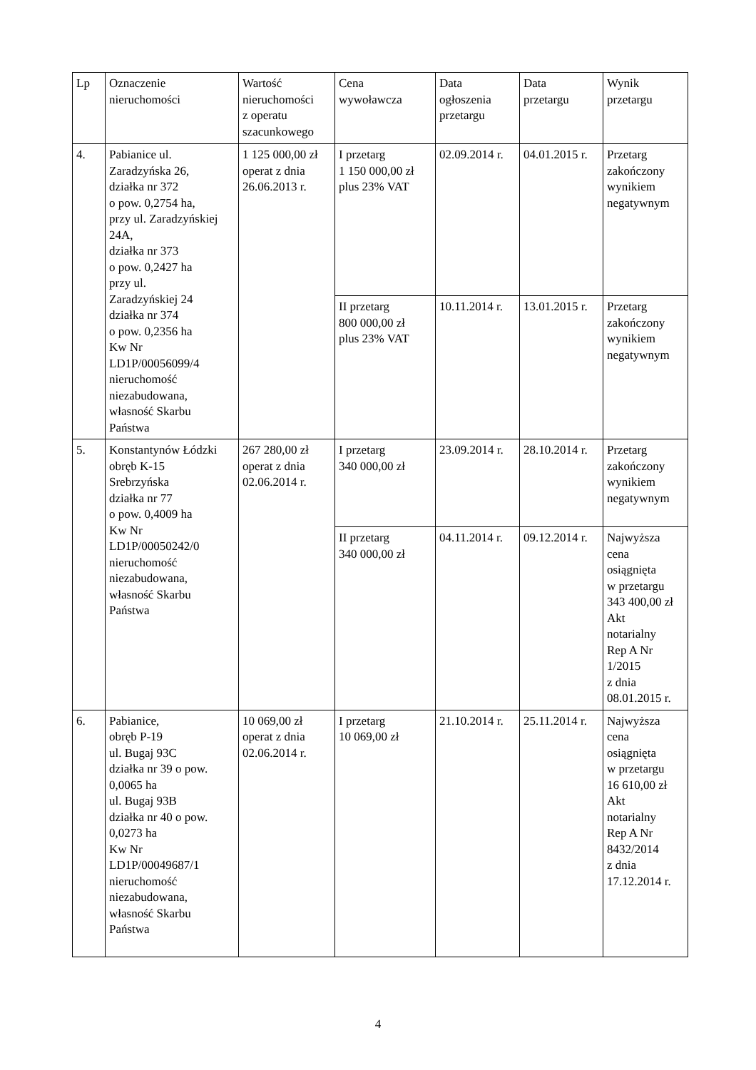| Lp | Oznaczenie nieruchomości | Wartość nieruchomości z operatu szacunkowego | Cena wywoławcza | Data ogłoszenia przetargu | Data przetargu | Wynik przetargu |
| 4. | Pabianice ul. Zaradzyńska 26, działka nr 372 o pow. 0,2754 ha, przy ul. Zaradzyńskiej 24A, działka nr 373 o pow. 0,2427 ha przy ul. Zaradzyńskiej 24 działka nr 374 o pow. 0,2356 ha Kw Nr LD1P/00056099/4 nieruchomość niezabudowana, własność Skarbu Państwa | 1 125 000,00 zł operat z dnia 26.06.2013 r. | I przetarg 1 150 000,00 zł plus 23% VAT | 02.09.2014 r. | 04.01.2015 r. | Przetarg zakończony wynikiem negatywnym |
| | | | II przetarg 800 000,00 zł plus 23% VAT | 10.11.2014 r. | 13.01.2015 r. | Przetarg zakończony wynikiem negatywnym |
| 5. | Konstantynów Łódzki obręb K-15 Srebrzyńska działka nr 77 o pow. 0,4009 ha Kw Nr LD1P/00050242/0 nieruchomość niezabudowana, własność Skarbu Państwa | 267 280,00 zł operat z dnia 02.06.2014 r. | I przetarg 340 000,00 zł | 23.09.2014 r. | 28.10.2014 r. | Przetarg zakończony wynikiem negatywnym |
| | | | II przetarg 340 000,00 zł | 04.11.2014 r. | 09.12.2014 r. | Najwyższa cena osiągnięta w przetargu 343 400,00 zł Akt notarialny Rep A Nr 1/2015 z dnia 08.01.2015 r. |
| 6. | Pabianice, obręb P-19 ul. Bugaj 93C działka nr 39 o pow. 0,0065 ha ul. Bugaj 93B działka nr 40 o pow. 0,0273 ha Kw Nr LD1P/00049687/1 nieruchomość niezabudowana, własność Skarbu Państwa | 10 069,00 zł operat z dnia 02.06.2014 r. | I przetarg 10 069,00 zł | 21.10.2014 r. | 25.11.2014 r. | Najwyższa cena osiągnięta w przetargu 16 610,00 zł Akt notarialny Rep A Nr 8432/2014 z dnia 17.12.2014 r. |
4